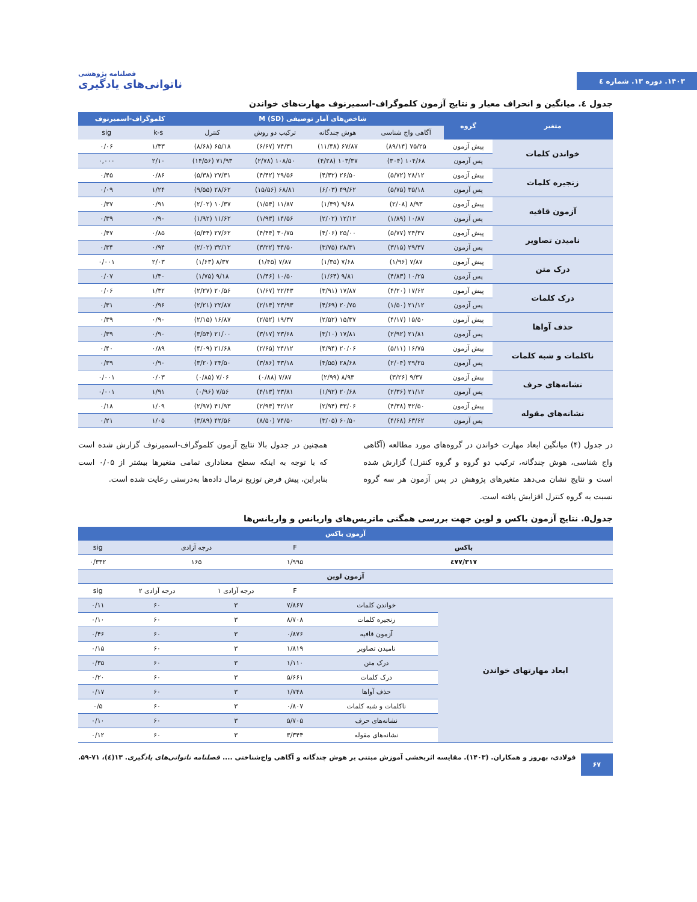۱۴۰۳. دوره ۱۳. شماره ٤
فصلنامه پژوهشی
ناتوانی‌های یادگیری
جدول ٤. میانگین و انحراف معیار و نتایج آزمون کلموگراف-اسمیرنوف مهارت‌های خواندن
| متغیر | گروه | شاخص‌های آمار توصیفی M (SD) | | | | کلموگراف-اسمیرنوف | |
| --- | --- | --- | --- | --- | --- | --- | --- |
| | | آگاهی واج شناسی | هوش چندگانه | ترکیب دو روش | کنترل | k-s | sig |
| خواندن کلمات | پیش آزمون | ۷۵/۲۵ (۸۹/۱۴) | ۶۷/۸۷ (۱۱/۴۸) | ۷۴/۳۱ (۶/۶۷) | ۶۵/۱۸ (۸/۶۸) | ۱/۳۳ | ۰/۰۶ |
| | پس آزمون | ۱۰۴/۶۸ (۳۰۴) | ۱۰۳/۳۷ (۴/۲۸) | ۱۰۸/۵۰ (۲/۷۸) | ۷۱/۹۳ (۱۴/۵۶) | ۲/۱۰ | ۰,۰۰۰ |
| زنجیره کلمات | پیش آزمون | ۲۸/۱۲ (۵/۷۲) | ۲۶/۵۰ (۴/۴۲) | ۲۹/۵۶ (۴/۴۲) | ۲۷/۳۱ (۵/۳۸) | ۰/۸۶ | ۰/۴۵ |
| | پس آزمون | ۳۵/۱۸ (۵/۷۵) | ۴۹/۶۲ (۶/۰۳) | ۶۸/۸۱ (۱۵/۵۶) | ۲۸/۶۲ (۹/۵۵) | ۱/۲۴ | ۰/۰۹ |
| آزمون قافیه | پیش آزمون | ۸/۹۳ (۲/۰۸) | ۹/۶۸ (۱/۴۹) | ۱۱/۸۷ (۱/۵۴) | ۱۰/۳۷ (۲/۰۲) | ۰/۹۱ | ۰/۳۷ |
| | پس آزمون | ۱۰/۸۷ (۱/۸۹) | ۱۲/۱۲ (۲/۰۲) | ۱۴/۵۶ (۱/۹۳) | ۱۱/۶۲ (۱/۹۲) | ۰/۹۰ | ۰/۳۹ |
| نامیدن تصاویر | پیش آزمون | ۲۴/۳۷ (۵/۷۷) | ۲۵/۰۰ (۴/۰۶) | ۳۰/۷۵ (۴/۴۴) | ۲۷/۶۲ (۵/۴۴) | ۰/۸۵ | ۰/۴۷ |
| | پس آزمون | ۲۹/۳۷ (۳/۱۵) | ۲۸/۳۱ (۳/۷۵) | ۳۴/۵۰ (۳/۲۲) | ۳۲/۱۲ (۲/۰۲) | ۰/۹۴ | ۰/۳۴ |
| درک متن | پیش آزمون | ۷/۸۷ (۱/۹۶) | ۷/۶۸ (۱/۳۵) | ۷/۸۷ (۱/۴۵) | ۸/۳۷ (۱/۶۳) | ۲/۰۳ | ۰/۰۰۱ |
| | پس آزمون | ۱۰/۲۵ (۴/۸۳) | ۹/۸۱ (۱/۶۴) | ۱۰/۵۰ (۱/۴۶) | ۹/۱۸ (۱/۷۵) | ۱/۳۰ | ۰/۰۷ |
| درک کلمات | پیش آزمون | ۱۷/۶۲ (۴/۲۰) | ۱۷/۸۷ (۳/۹۱) | ۲۲/۴۳ (۱/۶۷) | ۲۰/۵۶ (۲/۲۷) | ۱/۳۲ | ۰/۰۶ |
| | پس آزمون | ۲۱/۱۲ (۱/۵۰) | ۲۰/۷۵ (۴/۶۹) | ۲۳/۹۳ (۲/۱۴) | ۲۲/۸۷ (۲/۲۱) | ۰/۹۶ | ۰/۳۱ |
| حذف آواها | پیش آزمون | ۱۵/۵۰ (۴/۱۷) | ۱۵/۳۷ (۲/۵۲) | ۱۹/۳۷ (۲/۵۲) | ۱۶/۸۷ (۲/۱۵) | ۰/۹۰ | ۰/۳۹ |
| | پس آزمون | ۲۱/۸۱ (۲/۹۲) | ۱۷/۸۱ (۳/۱۰) | ۲۳/۶۸ (۳/۱۷) | ۲۱/۰۰ (۳/۵۴) | ۰/۹۰ | ۰/۳۹ |
| ناکلمات و شبه کلمات | پیش آزمون | ۱۶/۷۵ (۵/۱۱) | ۲۰/۰۶ (۴/۹۴) | ۲۴/۱۲ (۲/۶۵) | ۲۱/۶۸ (۴/۰۹) | ۰/۸۹ | ۰/۴۰ |
| | پس آزمون | ۲۹/۲۵ (۲/۰۴) | ۲۸/۶۸ (۴/۵۵) | ۳۳/۱۸ (۳/۸۶) | ۲۴/۵۰ (۳/۲۰) | ۰/۹۰ | ۰/۳۹ |
| نشانه‌های حرف | پیش آزمون | ۹/۳۷ (۳/۲۶) | ۸/۹۳ (۲/۹۹) | ۷/۸۷ (۰/۸۸) | ۷/۰۶ (۰/۸۵) | ۰/۰۳ | ۰/۰۰۱ |
| | پس آزمون | ۲۱/۱۲ (۲/۳۶) | ۲۰/۶۸ (۱/۹۲) | ۲۳/۸۱ (۴/۱۳) | ۷/۵۶ (۰/۹۶) | ۱/۹۱ | ۰/۰۰۱ |
| نشانه‌های مقوله | پیش آزمون | ۴۲/۵۰ (۴/۳۸) | ۴۳/۰۶ (۲/۹۴) | ۴۲/۱۲ (۲/۹۴) | ۴۱/۹۳ (۲/۹۷) | ۱/۰۹ | ۰/۱۸ |
| | پس آزمون | ۶۳/۶۲ (۴/۶۸) | ۶۰/۵۰ (۳/۰۵) | ۷۴/۵۰ (۸/۵۰) | ۴۲/۵۶ (۳/۸۹) | ۱/۰۵ | ۰/۲۱ |
در جدول (۴) میانگین ابعاد مهارت خواندن در گروه‌های مورد مطالعه (آگاهی واج شناسی، هوش چندگانه، ترکیب دو گروه و گروه کنترل) گزارش شده است و نتایج نشان می‌دهد متغیرهای پژوهش در پس آزمون هر سه گروه نسبت به گروه کنترل افزایش یافته است.
همچنین در جدول بالا نتایج آزمون کلموگراف-اسمیرنوف گزارش شده است که با توجه به اینکه سطح معناداری تمامی متغیرها بیشتر از ۰/۰۵ است بنابراین، پیش فرض توزیع نرمال داده‌ها به‌درستی رعایت شده است.
جدول۵. نتایج آزمون باکس و لوین جهت بررسی همگنی ماتریس‌های واریانس و واریانس‌ها
| آزمون باکس | | | | | |
| --- | --- | --- | --- | --- | --- |
| باکس | | F | درجه آزادی | | sig |
| ٤٧٧/٣١٧ | | ۱/۹۹۵ | ۱۶۵ | | ۰/۳۳۲ |
| آزمون لوین | | | | | |
| | | F | درجه آزادی ۱ | درجه آزادی ۲ | sig |
| ابعاد مهارتهای خواندن | خواندن کلمات | ۷/۸۶۷ | ۳ | ۶۰ | ۰/۱۱ |
| | زنجیره کلمات | ۸/۷۰۸ | ۳ | ۶۰ | ۰/۱۰ |
| | آزمون قافیه | ۰/۸۷۶ | ۳ | ۶۰ | ۰/۴۶ |
| | نامیدن تصاویر | ۱/۸۱۹ | ۳ | ۶۰ | ۰/۱۵ |
| | درک متن | ۱/۱۱۰ | ۳ | ۶۰ | ۰/۳۵ |
| | درک کلمات | ۵/۶۶۱ | ۳ | ۶۰ | ۰/۲۰ |
| | حذف آواها | ۱/۷۴۸ | ۳ | ۶۰ | ۰/۱۷ |
| | ناکلمات و شبه کلمات | ۰/۸۰۷ | ۳ | ۶۰ | ۰/۵ |
| | نشانه‌های حرف | ۵/۷۰۵ | ۳ | ۶۰ | ۰/۱۰ |
| | نشانه‌های مقوله | ۳/۳۴۴ | ۳ | ۶۰ | ۰/۱۲ |
۶۷ فولادی، بهروز و همکاران. (۱۴۰۳). مقایسه اثربخشی آموزش مبتنی بر هوش چندگانه و آگاهی واج‌شناختی .... فصلنامه ناتوانی‌های یادگیری. ۱۳(٤)، ۷۱-۵۹.